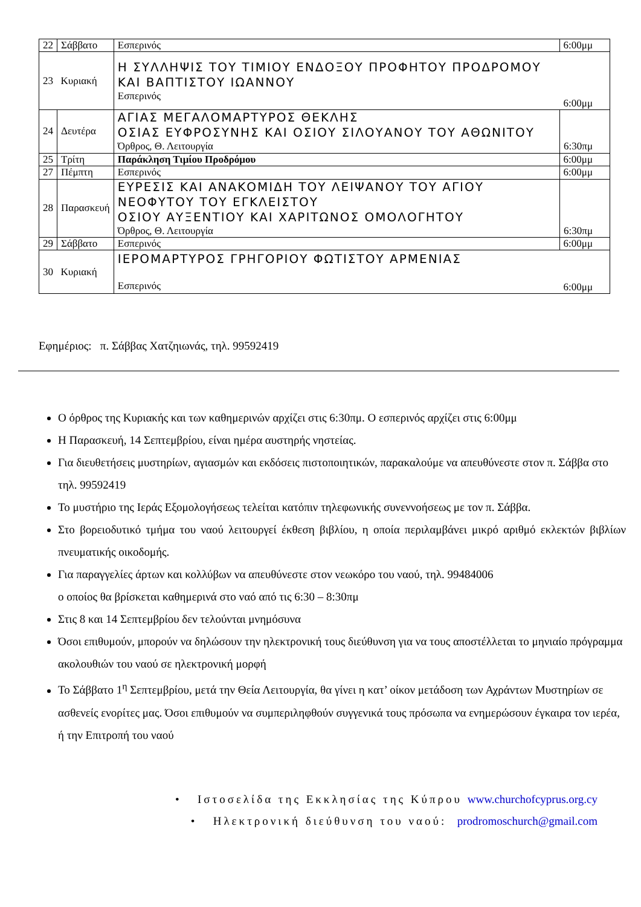| 22 | Σάββατο | Εσπερινός | 6:00μμ |
| 23 | Κυριακή | Η ΣΥΛΛΗΨΙΣ ΤΟΥ ΤΙΜΙΟΥ ΕΝΔΟΞΟΥ ΠΡΟΦΗΤΟΥ ΠΡΟΔΡΟΜΟΥ ΚΑΙ ΒΑΠΤΙΣΤΟΥ ΙΩΑΝΝΟΥ Εσπερινός | 6:00μμ |
| 24 | Δευτέρα | ΑΓΙΑΣ ΜΕΓΑΛΟΜΑΡΤΥΡΟΣ ΘΕΚΛΗΣ ΟΣΙΑΣ ΕΥΦΡΟΣΥΝΗΣ ΚΑΙ ΟΣΙΟΥ ΣΙΛΟΥΑΝΟΥ ΤΟΥ ΑΘΩΝΙΤΟΥ Όρθρος, Θ. Λειτουργία | 6:30πμ |
| 25 | Τρίτη | Παράκληση Τιμίου Προδρόμου | 6:00μμ |
| 27 | Πέμπτη | Εσπερινός | 6:00μμ |
| 28 | Παρασκευή | ΕΥΡΕΣΙΣ ΚΑΙ ΑΝΑΚΟΜΙΔΗ ΤΟΥ ΛΕΙΨΑΝΟΥ ΤΟΥ ΑΓΙΟΥ ΝΕΟΦΥΤΟΥ ΤΟΥ ΕΓΚΛΕΙΣΤΟΥ ΟΣΙΟΥ ΑΥΞΕΝΤΙΟΥ ΚΑΙ ΧΑΡΙΤΩΝΟΣ ΟΜΟΛΟΓΗΤΟΥ Όρθρος, Θ. Λειτουργία | 6:30πμ |
| 29 | Σάββατο | Εσπερινός | 6:00μμ |
| 30 | Κυριακή | ΙΕΡΟΜΑΡΤΥΡΟΣ ΓΡΗΓΟΡΙΟΥ ΦΩΤΙΣΤΟΥ ΑΡΜΕΝΙΑΣ Εσπερινός | 6:00μμ |
Εφημέριος: π. Σάββας Χατζηιωνάς, τηλ. 99592419
Ο όρθρος της Κυριακής και των καθημερινών αρχίζει στις 6:30πμ. Ο εσπερινός αρχίζει στις 6:00μμ
Η Παρασκευή, 14 Σεπτεμβρίου, είναι ημέρα αυστηρής νηστείας.
Για διευθετήσεις μυστηρίων, αγιασμών και εκδόσεις πιστοποιητικών, παρακαλούμε να απευθύνεστε στον π. Σάββα στο τηλ. 99592419
Το μυστήριο της Ιεράς Εξομολογήσεως τελείται κατόπιν τηλεφωνικής συνεννοήσεως με τον π. Σάββα.
Στο βορειοδυτικό τμήμα του ναού λειτουργεί έκθεση βιβλίου, η οποία περιλαμβάνει μικρό αριθμό εκλεκτών βιβλίων πνευματικής οικοδομής.
Για παραγγελίες άρτων και κολλύβων να απευθύνεστε στον νεωκόρο του ναού, τηλ. 99484006
ο οποίος θα βρίσκεται καθημερινά στο ναό από τις 6:30 – 8:30πμ
Στις 8 και 14 Σεπτεμβρίου δεν τελούνται μνημόσυνα
Όσοι επιθυμούν, μπορούν να δηλώσουν την ηλεκτρονική τους διεύθυνση για να τους αποστέλλεται το μηνιαίο πρόγραμμα ακολουθιών του ναού σε ηλεκτρονική μορφή
Το Σάββατο 1<sup>η</sup> Σεπτεμβρίου, μετά την Θεία Λειτουργία, θα γίνει η κατ’ οίκον μετάδοση των Αχράντων Μυστηρίων σε ασθενείς ενορίτες μας. Όσοι επιθυμούν να συμπεριληφθούν συγγενικά τους πρόσωπα να ενημερώσουν έγκαιρα τον ιερέα, ή την Επιτροπή του ναού
• Ιστοσελίδα της Εκκλησίας της Κύπρου www.churchofcyprus.org.cy
• Ηλεκτρονική διεύθυνση του ναού: prodromoschurch@gmail.com